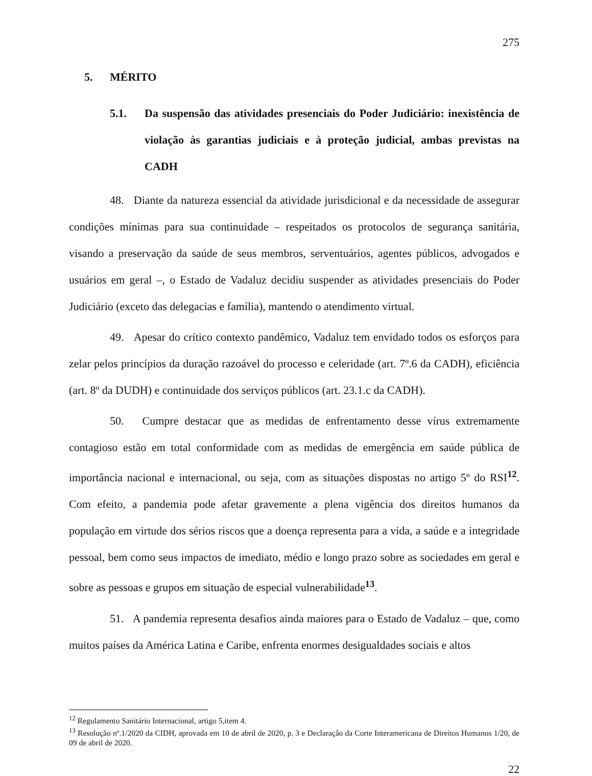275
5. MÉRITO
5.1. Da suspensão das atividades presenciais do Poder Judiciário: inexistência de violação às garantias judiciais e à proteção judicial, ambas previstas na CADH
48. Diante da natureza essencial da atividade jurisdicional e da necessidade de assegurar condições mínimas para sua continuidade – respeitados os protocolos de segurança sanitária, visando a preservação da saúde de seus membros, serventuários, agentes públicos, advogados e usuários em geral –, o Estado de Vadaluz decidiu suspender as atividades presenciais do Poder Judiciário (exceto das delegacias e família), mantendo o atendimento virtual.
49. Apesar do crítico contexto pandêmico, Vadaluz tem envidado todos os esforços para zelar pelos princípios da duração razoável do processo e celeridade (art. 7º.6 da CADH), eficiência (art. 8º da DUDH) e continuidade dos serviços públicos (art. 23.1.c da CADH).
50. Cumpre destacar que as medidas de enfrentamento desse vírus extremamente contagioso estão em total conformidade com as medidas de emergência em saúde pública de importância nacional e internacional, ou seja, com as situações dispostas no artigo 5º do RSI<sup>12</sup>. Com efeito, a pandemia pode afetar gravemente a plena vigência dos direitos humanos da população em virtude dos sérios riscos que a doença representa para a vida, a saúde e a integridade pessoal, bem como seus impactos de imediato, médio e longo prazo sobre as sociedades em geral e sobre as pessoas e grupos em situação de especial vulnerabilidade<sup>13</sup>.
51. A pandemia representa desafios ainda maiores para o Estado de Vadaluz – que, como muitos países da América Latina e Caribe, enfrenta enormes desigualdades sociais e altos
<sup>12</sup> Regulamento Sanitário Internacional, artigo 5,item 4.
<sup>13</sup> Resolução nº.1/2020 da CIDH, aprovada em 10 de abril de 2020, p. 3 e Declaração da Corte Interamericana de Direitos Humanos 1/20, de 09 de abril de 2020.
22